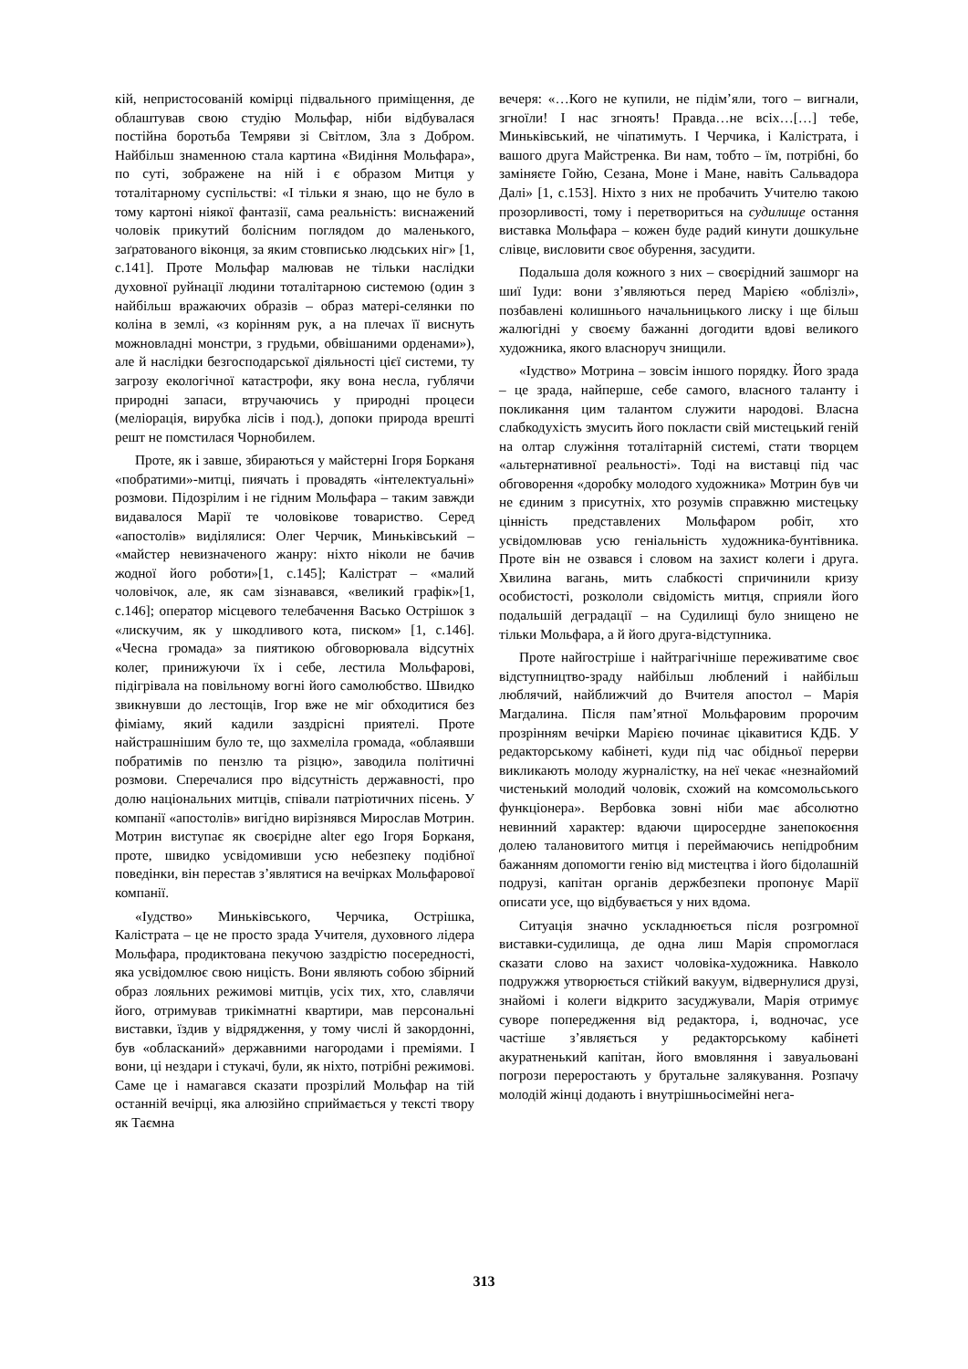кій, непристосованій комірці підвального приміщення, де облаштував свою студію Мольфар, ніби відбувалася постійна боротьба Темряви зі Світлом, Зла з Добром. Найбільш знаменною стала картина «Видіння Мольфара», по суті, зображене на ній і є образом Митця у тоталітарному суспільстві: «І тільки я знаю, що не було в тому картоні ніякої фантазії, сама реальність: виснажений чоловік прикутий болісним поглядом до маленького, заґратованого віконця, за яким стовписько людських ніг» [1, с.141]. Проте Мольфар малював не тільки наслідки духовної руйнації людини тоталітарною системою (один з найбільш вражаючих образів – образ матері-селянки по коліна в землі, «з корінням рук, а на плечах її виснуть можновладні монстри, з грудьми, обвішаними орденами»), але й наслідки безгосподарської діяльності цієї системи, ту загрозу екологічної катастрофи, яку вона несла, гублячи природні запаси, втручаючись у природні процеси (меліорація, вирубка лісів і под.), допоки природа врешті решт не помстилася Чорнобилем.
Проте, як і завше, збираються у майстерні Ігоря Борканя «побратими»-митці, пиячать і провадять «інтелектуальні» розмови. Підозрілим і не гідним Мольфара – таким завжди видавалося Марії те чоловікове товариство. Серед «апостолів» виділялися: Олег Черчик, Миньківський – «майстер невизначеного жанру: ніхто ніколи не бачив жодної його роботи»[1, с.145]; Калістрат – «малий чоловічок, але, як сам зізнавався, «великий графік»[1, с.146]; оператор місцевого телебачення Васько Острішок з «лискучим, як у шкодливого кота, писком» [1, с.146]. «Чесна громада» за пиятикою обговорювала відсутніх колег, принижуючи їх і себе, лестила Мольфарові, підігрівала на повільному вогні його самолюбство. Швидко звикнувши до лестощів, Ігор вже не міг обходитися без фіміаму, який кадили заздрісні приятелі. Проте найстрашнішим було те, що захмеліла громада, «облаявши побратимів по пензлю та різцю», заводила політичні розмови. Сперечалися про відсутність державності, про долю національних митців, співали патріотичних пісень. У компанії «апостолів» вигідно вирізнявся Мирослав Мотрин. Мотрин виступає як своєрідне alter ego Ігоря Борканя, проте, швидко усвідомивши усю небезпеку подібної поведінки, він перестав з’являтися на вечірках Мольфарової компанії.
«Іудство» Миньківського, Черчика, Острішка, Калістрата – це не просто зрада Учителя, духовного лідера Мольфара, продиктована пекучою заздрістю посередності, яка усвідомлює свою ницість. Вони являють собою збірний образ лояльних режимові митців, усіх тих, хто, славлячи його, отримував трикімнатні квартири, мав персональні виставки, їздив у відрядження, у тому числі й закордонні, був «обласканий» державними нагородами і преміями. І вони, ці нездари і стукачі, були, як ніхто, потрібні режимові. Саме це і намагався сказати прозрілий Мольфар на тій останній вечірці, яка алюзійно сприймається у тексті твору як Таємна
вечеря: «…Кого не купили, не підім’яли, того – вигнали, згноїли! І нас згноять! Правда…не всіх…[…] тебе, Миньківський, не чіпатимуть. І Черчика, і Калістрата, і вашого друга Майстренка. Ви нам, тобто – їм, потрібні, бо заміняєте Гойю, Сезана, Моне і Мане, навіть Сальвадора Далі» [1, с.153]. Ніхто з них не пробачить Учителю такою прозорливості, тому і перетвориться на судилище остання виставка Мольфара – кожен буде радий кинути дошкульне слівце, висловити своє обурення, засудити.
Подальша доля кожного з них – своєрідний зашморг на шиї Іуди: вони з’являються перед Марією «облізлі», позбавлені колишнього начальницького лиску і ще більш жалюгідні у своєму бажанні догодити вдові великого художника, якого власноруч знищили.
«Іудство» Мотрина – зовсім іншого порядку. Його зрада – це зрада, найперше, себе самого, власного таланту і покликання цим талантом служити народові. Власна слабкодухість змусить його покласти свій мистецький геній на олтар служіння тоталітарній системі, стати творцем «альтернативної реальності». Тоді на виставці під час обговорення «доробку молодого художника» Мотрин був чи не єдиним з присутніх, хто розумів справжню мистецьку цінність представлених Мольфаром робіт, хто усвідомлював усю геніальність художника-бунтівника. Проте він не озвався і словом на захист колеги і друга. Хвилина вагань, мить слабкості спричинили кризу особистості, розкололи свідомість митця, сприяли його подальшій деградації – на Судилищі було знищено не тільки Мольфара, а й його друга-відступника.
Проте найгостріше і найтрагічніше переживатиме своє відступництво-зраду найбільш люблений і найбільш люблячий, найближчий до Вчителя апостол – Марія Магдалина. Після пам’ятної Мольфаровим пророчим прозрінням вечірки Марією починає цікавитися КДБ. У редакторському кабінеті, куди під час обідньої перерви викликають молоду журналістку, на неї чекає «незнайомий чистенький молодий чоловік, схожий на комсомольського функціонера». Вербовка зовні ніби має абсолютно невинний характер: вдаючи щиросердне занепокоєння долею талановитого митця і переймаючись непідробним бажанням допомогти генію від мистецтва і його бідолашній подрузі, капітан органів держбезпеки пропонує Марії описати усе, що відбувається у них вдома.
Ситуація значно ускладнюється після розгромної виставки-судилища, де одна лиш Марія спромоглася сказати слово на захист чоловіка-художника. Навколо подружжя утворюється стійкий вакуум, відвернулися друзі, знайомі і колеги відкрито засуджували, Марія отримує суворе попередження від редактора, і, водночас, усе частіше з’являється у редакторському кабінеті акуратненький капітан, його вмовляння і завуальовані погрози переростають у брутальне залякування. Розпачу молодій жінці додають і внутрішньосімейні нега-
313